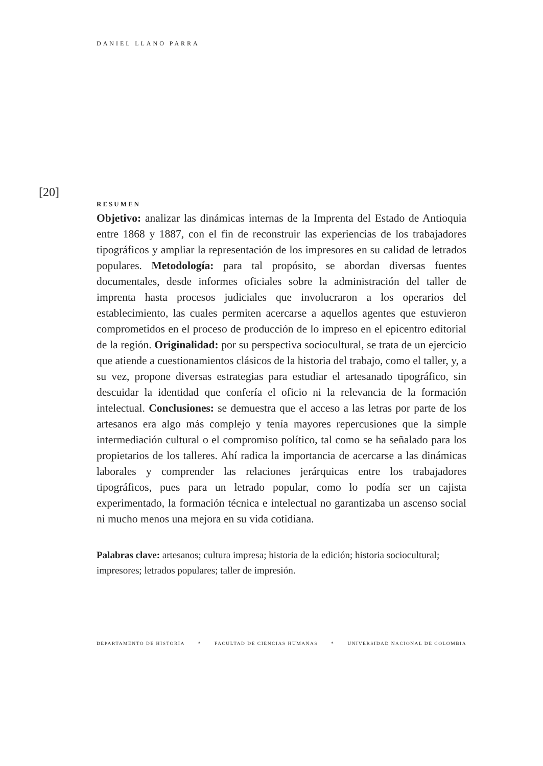DANIEL LLANO PARRA
[20]
RESUMEN
Objetivo: analizar las dinámicas internas de la Imprenta del Estado de Antioquia entre 1868 y 1887, con el fin de reconstruir las experiencias de los trabajadores tipográficos y ampliar la representación de los impresores en su calidad de letrados populares. Metodología: para tal propósito, se abordan diversas fuentes documentales, desde informes oficiales sobre la administración del taller de imprenta hasta procesos judiciales que involucraron a los operarios del establecimiento, las cuales permiten acercarse a aquellos agentes que estuvieron comprometidos en el proceso de producción de lo impreso en el epicentro editorial de la región. Originalidad: por su perspectiva sociocultural, se trata de un ejercicio que atiende a cuestionamientos clásicos de la historia del trabajo, como el taller, y, a su vez, propone diversas estrategias para estudiar el artesanado tipográfico, sin descuidar la identidad que confería el oficio ni la relevancia de la formación intelectual. Conclusiones: se demuestra que el acceso a las letras por parte de los artesanos era algo más complejo y tenía mayores repercusiones que la simple intermediación cultural o el compromiso político, tal como se ha señalado para los propietarios de los talleres. Ahí radica la importancia de acercarse a las dinámicas laborales y comprender las relaciones jerárquicas entre los trabajadores tipográficos, pues para un letrado popular, como lo podía ser un cajista experimentado, la formación técnica e intelectual no garantizaba un ascenso social ni mucho menos una mejora en su vida cotidiana.
Palabras clave: artesanos; cultura impresa; historia de la edición; historia sociocultural; impresores; letrados populares; taller de impresión.
DEPARTAMENTO DE HISTORIA * FACULTAD DE CIENCIAS HUMANAS * UNIVERSIDAD NACIONAL DE COLOMBIA